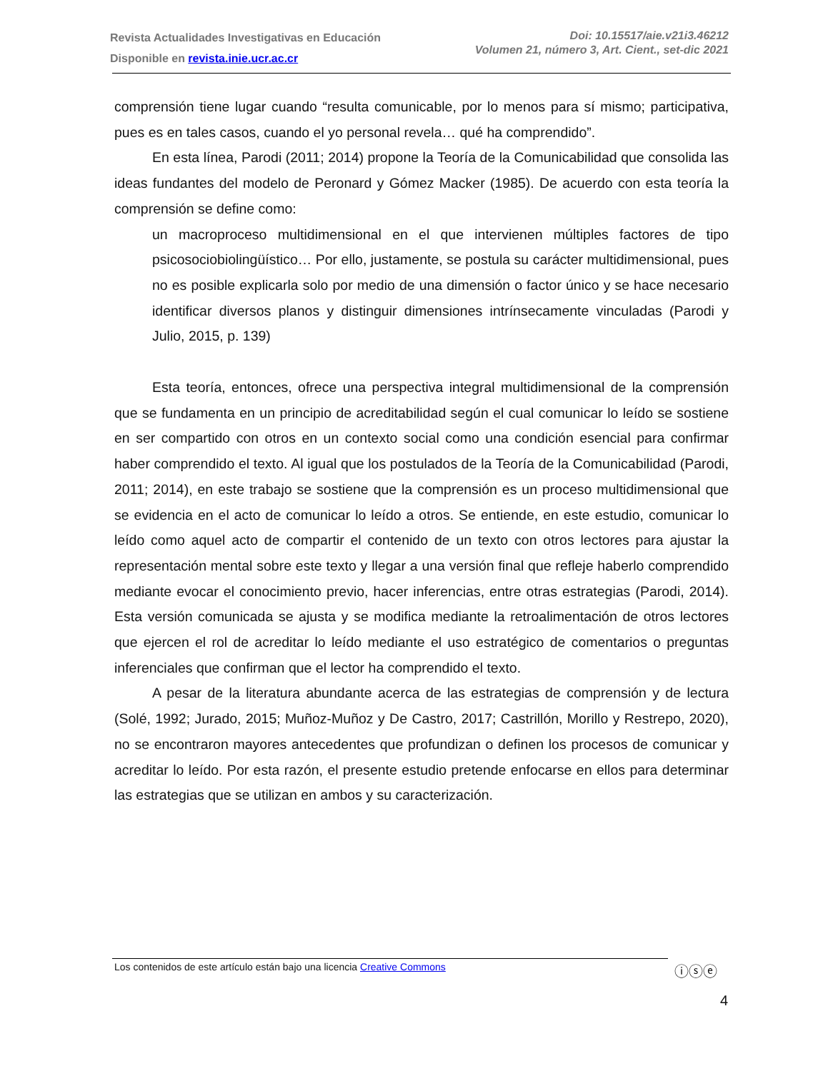Revista Actualidades Investigativas en Educación
Disponible en revista.inie.ucr.ac.cr
Doi: 10.15517/aie.v21i3.46212
Volumen 21, número 3, Art. Cient., set-dic 2021
comprensión tiene lugar cuando “resulta comunicable, por lo menos para sí mismo; participativa, pues es en tales casos, cuando el yo personal revela… qué ha comprendido”.
En esta línea, Parodi (2011; 2014) propone la Teoría de la Comunicabilidad que consolida las ideas fundantes del modelo de Peronard y Gómez Macker (1985). De acuerdo con esta teoría la comprensión se define como:
un macroproceso multidimensional en el que intervienen múltiples factores de tipo psicosociobiolingüístico… Por ello, justamente, se postula su carácter multidimensional, pues no es posible explicarla solo por medio de una dimensión o factor único y se hace necesario identificar diversos planos y distinguir dimensiones intrínsecamente vinculadas (Parodi y Julio, 2015, p. 139)
Esta teoría, entonces, ofrece una perspectiva integral multidimensional de la comprensión que se fundamenta en un principio de acreditabilidad según el cual comunicar lo leído se sostiene en ser compartido con otros en un contexto social como una condición esencial para confirmar haber comprendido el texto. Al igual que los postulados de la Teoría de la Comunicabilidad (Parodi, 2011; 2014), en este trabajo se sostiene que la comprensión es un proceso multidimensional que se evidencia en el acto de comunicar lo leído a otros. Se entiende, en este estudio, comunicar lo leído como aquel acto de compartir el contenido de un texto con otros lectores para ajustar la representación mental sobre este texto y llegar a una versión final que refleje haberlo comprendido mediante evocar el conocimiento previo, hacer inferencias, entre otras estrategias (Parodi, 2014). Esta versión comunicada se ajusta y se modifica mediante la retroalimentación de otros lectores que ejercen el rol de acreditar lo leído mediante el uso estratégico de comentarios o preguntas inferenciales que confirman que el lector ha comprendido el texto.
A pesar de la literatura abundante acerca de las estrategias de comprensión y de lectura (Solé, 1992; Jurado, 2015; Muñoz-Muñoz y De Castro, 2017; Castrillón, Morillo y Restrepo, 2020), no se encontraron mayores antecedentes que profundizan o definen los procesos de comunicar y acreditar lo leído. Por esta razón, el presente estudio pretende enfocarse en ellos para determinar las estrategias que se utilizan en ambos y su caracterización.
Los contenidos de este artículo están bajo una licencia Creative Commons ⓘⓢⓔ
4